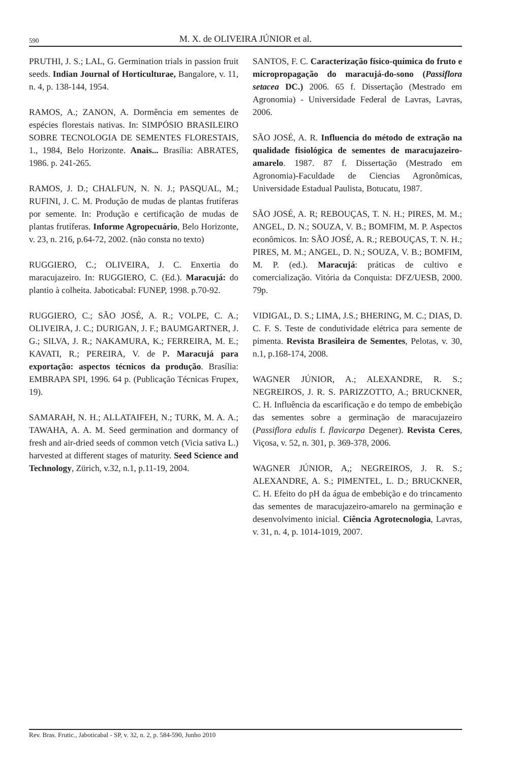590
M. X. de OLIVEIRA JÚNIOR et al.
PRUTHI, J. S.; LAL, G. Germination trials in passion fruit seeds. Indian Journal of Horticulturae, Bangalore, v. 11, n. 4, p. 138-144, 1954.
RAMOS, A.; ZANON, A. Dormência em sementes de espécies florestais nativas. In: SIMPÓSIO BRASILEIRO SOBRE TECNOLOGIA DE SEMENTES FLORESTAIS, 1., 1984, Belo Horizonte. Anais... Brasília: ABRATES, 1986. p. 241-265.
RAMOS, J. D.; CHALFUN, N. N. J.; PASQUAL, M.; RUFINI, J. C. M. Produção de mudas de plantas frutíferas por semente. In: Produção e certificação de mudas de plantas frutíferas. Informe Agropecuário, Belo Horizonte, v. 23, n. 216, p.64-72, 2002. (não consta no texto)
RUGGIERO, C.; OLIVEIRA, J. C. Enxertia do maracujazeiro. In: RUGGIERO, C. (Ed.). Maracujá: do plantio à colheita. Jaboticabal: FUNEP, 1998. p.70-92.
RUGGIERO, C.; SÃO JOSÉ, A. R.; VOLPE, C. A.; OLIVEIRA, J. C.; DURIGAN, J. F.; BAUMGARTNER, J. G.; SILVA, J. R.; NAKAMURA, K.; FERREIRA, M. E.; KAVATI, R.; PEREIRA, V. de P. Maracujá para exportação: aspectos técnicos da produção. Brasília: EMBRAPA SPI, 1996. 64 p. (Publicação Técnicas Frupex, 19).
SAMARAH, N. H.; ALLATAIFEH, N.; TURK, M. A. A.; TAWAHA, A. A. M. Seed germination and dormancy of fresh and air-dried seeds of common vetch (Vicia sativa L.) harvested at different stages of maturity. Seed Science and Technology, Zürich, v.32, n.1, p.11-19, 2004.
SANTOS, F. C. Caracterização físico-química do fruto e micropropagação do maracujá-do-sono (Passiflora setacea DC.) 2006. 65 f. Dissertação (Mestrado em Agronomia) - Universidade Federal de Lavras, Lavras, 2006.
SÃO JOSÉ, A. R. Influencia do método de extração na qualidade fisiológica de sementes de maracujazeiro-amarelo. 1987. 87 f. Dissertação (Mestrado em Agronomia)-Faculdade de Ciencias Agronômicas, Universidade Estadual Paulista, Botucatu, 1987.
SÃO JOSÉ, A. R; REBOUÇAS, T. N. H.; PIRES, M. M.; ANGEL, D. N.; SOUZA, V. B.; BOMFIM, M. P. Aspectos econômicos. In: SÃO JOSÉ, A. R.; REBOUÇAS, T. N. H.; PIRES, M. M.; ANGEL, D. N.; SOUZA, V. B.; BOMFIM, M. P. (ed.). Maracujá: práticas de cultivo e comercialização. Vitória da Conquista: DFZ/UESB, 2000. 79p.
VIDIGAL, D. S.; LIMA, J.S.; BHERING, M. C.; DIAS, D. C. F. S. Teste de condutividade elétrica para semente de pimenta. Revista Brasileira de Sementes, Pelotas, v. 30, n.1, p.168-174, 2008.
WAGNER JÚNIOR, A.; ALEXANDRE, R. S.; NEGREIROS, J. R. S. PARIZZOTTO, A.; BRUCKNER, C. H. Influência da escarificação e do tempo de embebição das sementes sobre a germinação de maracujazeiro (Passiflora edulis f. flavicarpa Degener). Revista Ceres, Viçosa, v. 52, n. 301, p. 369-378, 2006.
WAGNER JÚNIOR, A,; NEGREIROS, J. R. S.; ALEXANDRE, A. S.; PIMENTEL, L. D.; BRUCKNER, C. H. Efeito do pH da água de embebição e do trincamento das sementes de maracujazeiro-amarelo na germinação e desenvolvimento inicial. Ciência Agrotecnologia, Lavras, v. 31, n. 4, p. 1014-1019, 2007.
Rev. Bras. Frutic., Jaboticabal - SP, v. 32, n. 2, p. 584-590, Junho 2010